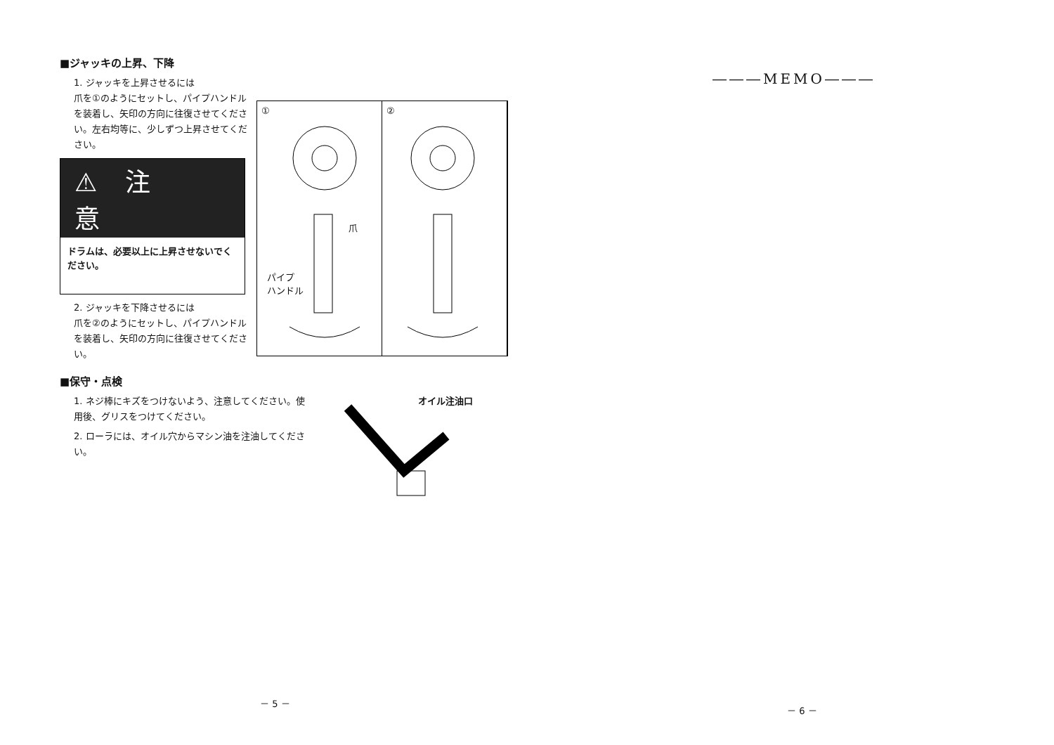■ジャッキの上昇、下降
1. ジャッキを上昇させるには
爪を①のようにセットし、パイプハンドルを装着し、矢印の方向に往復させてください。左右均等に、少しずつ上昇させてください。
⚠注意
ドラムは、必要以上に上昇させないでください。
2. ジャッキを下降させるには
爪を②のようにセットし、パイプハンドルを装着し、矢印の方向に往復させてください。
①
爪
パイプ
ハンドル
②
■保守・点検
1. ネジ棒にキズをつけないよう、注意してください。使用後、グリスをつけてください。
2. ローラには、オイル穴からマシン油を注油してください。
オイル注油口
－ 5 －
―――MEMO―――
－ 6 －